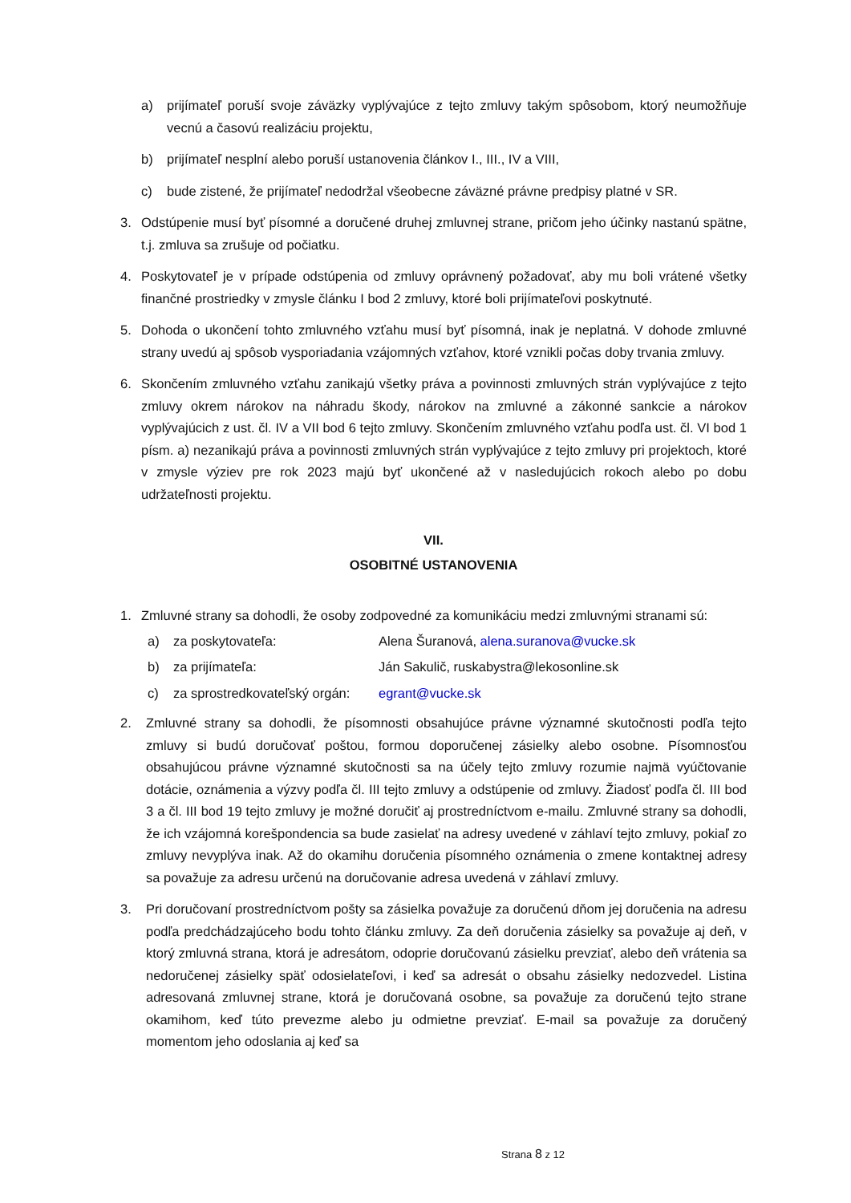a) prijímateľ poruší svoje záväzky vyplývajúce z tejto zmluvy takým spôsobom, ktorý neumožňuje vecnú a časovú realizáciu projektu,
b) prijímateľ nesplní alebo poruší ustanovenia článkov I., III., IV a VIII,
c) bude zistené, že prijímateľ nedodržal všeobecne záväzné právne predpisy platné v SR.
3. Odstúpenie musí byť písomné a doručené druhej zmluvnej strane, pričom jeho účinky nastanú spätne, t.j. zmluva sa zrušuje od počiatku.
4. Poskytovateľ je v prípade odstúpenia od zmluvy oprávnený požadovať, aby mu boli vrátené všetky finančné prostriedky v zmysle článku I bod 2 zmluvy, ktoré boli prijímateľovi poskytnuté.
5. Dohoda o ukončení tohto zmluvného vzťahu musí byť písomná, inak je neplatná. V dohode zmluvné strany uvedú aj spôsob vysporiadania vzájomných vzťahov, ktoré vznikli počas doby trvania zmluvy.
6. Skončením zmluvného vzťahu zanikajú všetky práva a povinnosti zmluvných strán vyplývajúce z tejto zmluvy okrem nárokov na náhradu škody, nárokov na zmluvné a zákonné sankcie a nárokov vyplývajúcich z ust. čl. IV a VII bod 6 tejto zmluvy. Skončením zmluvného vzťahu podľa ust. čl. VI bod 1 písm. a) nezanikajú práva a povinnosti zmluvných strán vyplývajúce z tejto zmluvy pri projektoch, ktoré v zmysle výziev pre rok 2023 majú byť ukončené až v nasledujúcich rokoch alebo po dobu udržateľnosti projektu.
VII.
OSOBITNÉ USTANOVENIA
1. Zmluvné strany sa dohodli, že osoby zodpovedné za komunikáciu medzi zmluvnými stranami sú:
a) za poskytovateľa: Alena Šuranová, alena.suranova@vucke.sk
b) za prijímateľa: Ján Sakulič, ruskabystra@lekosonline.sk
c) za sprostredkovateľský orgán: egrant@vucke.sk
2. Zmluvné strany sa dohodli, že písomnosti obsahujúce právne významné skutočnosti podľa tejto zmluvy si budú doručovať poštou, formou doporučenej zásielky alebo osobne. Písomnosťou obsahujúcou právne významné skutočnosti sa na účely tejto zmluvy rozumie najmä vyúčtovanie dotácie, oznámenia a výzvy podľa čl. III tejto zmluvy a odstúpenie od zmluvy. Žiadosť podľa čl. III bod 3 a čl. III bod 19 tejto zmluvy je možné doručiť aj prostredníctvom e-mailu. Zmluvné strany sa dohodli, že ich vzájomná korešpondencia sa bude zasielať na adresy uvedené v záhlaví tejto zmluvy, pokiaľ zo zmluvy nevyplýva inak. Až do okamihu doručenia písomného oznámenia o zmene kontaktnej adresy sa považuje za adresu určenú na doručovanie adresa uvedená v záhlaví zmluvy.
3. Pri doručovaní prostredníctvom pošty sa zásielka považuje za doručenú dňom jej doručenia na adresu podľa predchádzajúceho bodu tohto článku zmluvy. Za deň doručenia zásielky sa považuje aj deň, v ktorý zmluvná strana, ktorá je adresátom, odoprie doručovanú zásielku prevziať, alebo deň vrátenia sa nedoručenej zásielky späť odosielateľovi, i keď sa adresát o obsahu zásielky nedozvedel. Listina adresovaná zmluvnej strane, ktorá je doručovaná osobne, sa považuje za doručenú tejto strane okamihom, keď túto prevezme alebo ju odmietne prevziať. E-mail sa považuje za doručený momentom jeho odoslania aj keď sa
Strana 8 z 12